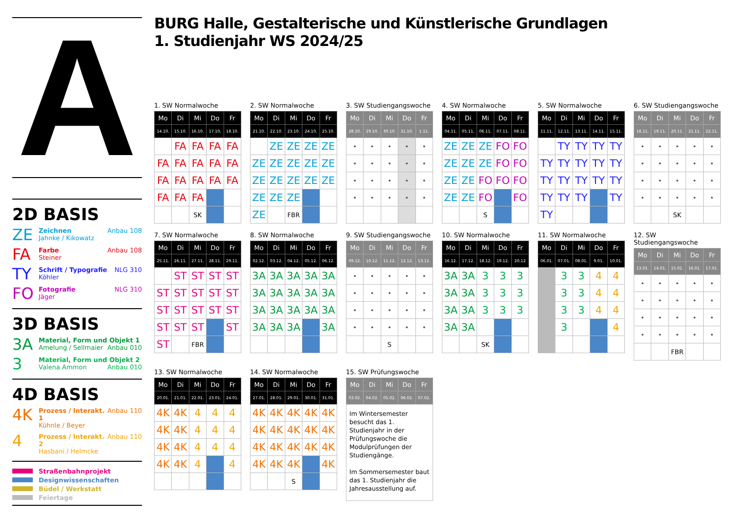A
2D BASIS
ZE
Zeichnen
Jahnke / Kikowatz
Anbau 108
FA
Farbe
Steiner
Anbau 108
TY
Schrift / Typografie
Köhler
NLG 310
FO
Fotografie
Jäger
NLG 310
3D BASIS
3A
Material, Form und Objekt 1
Amelung / Sellmaier Anbau 010
3
Material, Form und Objekt 2
Valena Ammon Anbau 010
4D BASIS
4K
Prozess / Interakt. 1
Kühnle / Beyer
Anbau 110
4
Prozess / Interakt. 2
Hasbani / Helmcke
Anbau 110
Straßenbahnprojekt
Designwissenschaften
Büdel / Werkstatt
Feiertage
BURG Halle, Gestalterische und Künstlerische Grundlagen
1. Studienjahr WS 2024/25
1. SW Normalwoche
| Mo | Di | Mi | Do | Fr |
| --- | --- | --- | --- | --- |
| 14.10. | 15.10. | 16.10. | 17.10. | 18.10. |
| | FA | FA | FA | FA |
| FA | FA | FA | FA | FA |
| FA | FA | FA | FA | FA |
| FA | FA | FA | | |
| | | SK | | |
2. SW Normalwoche
| Mo | Di | Mi | Do | Fr |
| --- | --- | --- | --- | --- |
| 21.10. | 22.10. | 23.10. | 24.10. | 25.10. |
| | ZE | ZE | ZE | ZE |
| ZE | ZE | ZE | ZE | ZE |
| ZE | ZE | ZE | ZE | ZE |
| ZE | ZE | ZE | | |
| ZE | | FBR | | |
3. SW Studiengangswoche
| Mo | Di | Mi | Do | Fr |
| --- | --- | --- | --- | --- |
| 28.10. | 29.10. | 30.10. | 31.10. | 1.11. |
| • | • | • | • | • |
| • | • | • | • | • |
| • | • | • | • | • |
| • | • | • | • | • |
4. SW Normalwoche
| Mo | Di | Mi | Do | Fr |
| --- | --- | --- | --- | --- |
| 04.11. | 05.11. | 06.11. | 07.11. | 08.11. |
| ZE | ZE | ZE | FO | FO |
| ZE | ZE | ZE | FO | FO |
| ZE | ZE | FO | FO | FO |
| ZE | ZE | FO | | FO |
| | | S | | |
5. SW Normalwoche
| Mo | Di | Mi | Do | Fr |
| --- | --- | --- | --- | --- |
| 11.11. | 12.11. | 13.11. | 14.11. | 15.11. |
| | TY | TY | TY | TY |
| TY | TY | TY | TY | TY |
| TY | TY | TY | TY | TY |
| TY | TY | TY | | TY |
| TY | | | | |
6. SW Studiengangswoche
| Mo | Di | Mi | Do | Fr |
| --- | --- | --- | --- | --- |
| 18.11. | 19.11. | 20.11. | 21.11. | 22.11. |
| • | • | • | • | • |
| • | • | • | • | • |
| • | • | • | • | • |
| • | • | • | • | • |
| | | SK | | |
7. SW Normalwoche
| Mo | Di | Mi | Do | Fr |
| --- | --- | --- | --- | --- |
| 25.11. | 26.11. | 27.11. | 28.11. | 29.11. |
| | ST | ST | ST | ST |
| ST | ST | ST | ST | ST |
| ST | ST | ST | ST | ST |
| ST | ST | ST | | ST |
| ST | | FBR | | |
8. SW Normalwoche
| Mo | Di | Mi | Do | Fr |
| --- | --- | --- | --- | --- |
| 02.12. | 03.12. | 04.12. | 05.12. | 06.12. |
| 3A | 3A | 3A | 3A | 3A |
| 3A | 3A | 3A | 3A | 3A |
| 3A | 3A | 3A | 3A | 3A |
| 3A | 3A | 3A | | 3A |
9. SW Studiengangswoche
| Mo | Di | Mi | Do | Fr |
| --- | --- | --- | --- | --- |
| 09.12. | 10.12. | 11.12. | 12.12. | 13.12. |
| • | • | • | • | • |
| • | • | • | • | • |
| • | • | • | • | • |
| • | • | • | • | • |
| | | S | | |
10. SW Normalwoche
| Mo | Di | Mi | Do | Fr |
| --- | --- | --- | --- | --- |
| 16.12. | 17.12. | 18.12. | 19.12. | 20.12 |
| 3A | 3A | 3 | 3 | 3 |
| 3A | 3A | 3 | 3 | 3 |
| 3A | 3A | 3 | 3 | 3 |
| 3A | 3A | | | |
| | | SK | | |
11. SW Normalwoche
| Mo | Di | Mi | Do | Fr |
| --- | --- | --- | --- | --- |
| 06.01. | 07.01. | 08.01. | 9.01. | 10.01. |
| | 3 | 3 | 4 | 4 |
| | 3 | 3 | 4 | 4 |
| | 3 | 3 | 4 | 4 |
| | 3 | | | 4 |
12. SW Studiengangswoche
| Mo | Di | Mi | Do | Fr |
| --- | --- | --- | --- | --- |
| 13.01. | 14.01. | 15.01. | 16.01. | 17.01. |
| • | • | • | • | • |
| • | • | • | • | • |
| • | • | • | • | • |
| • | • | • | • | • |
| | | FBR | | |
13. SW Normalwoche
| Mo | Di | Mi | Do | Fr |
| --- | --- | --- | --- | --- |
| 20.01. | 21.01. | 22.01. | 23.01. | 24.01. |
| 4K | 4K | 4 | 4 | 4 |
| 4K | 4K | 4 | 4 | 4 |
| 4K | 4K | 4 | 4 | 4 |
| 4K | 4K | 4 | | 4 |
14. SW Normalwoche
| Mo | Di | Mi | Do | Fr |
| --- | --- | --- | --- | --- |
| 27.01. | 28.01. | 29.01. | 30.01. | 31.01. |
| 4K | 4K | 4K | 4K | 4K |
| 4K | 4K | 4K | 4K | 4K |
| 4K | 4K | 4K | 4K | 4K |
| 4K | 4K | 4K | | 4K |
| | | S | | |
15. SW Prüfungswoche
| Mo | Di | Mi | Do | Fr |
| --- | --- | --- | --- | --- |
| 03.02. | 04.02. | 05.02. | 06.02. | 07.02. |
| Im Wintersemester besucht das 1. Studienjahr in der Prüfungswoche die Modulprüfungen der Studiengänge. Im Sommersemester baut das 1. Studienjahr die Jahresausstellung auf. | | | | |